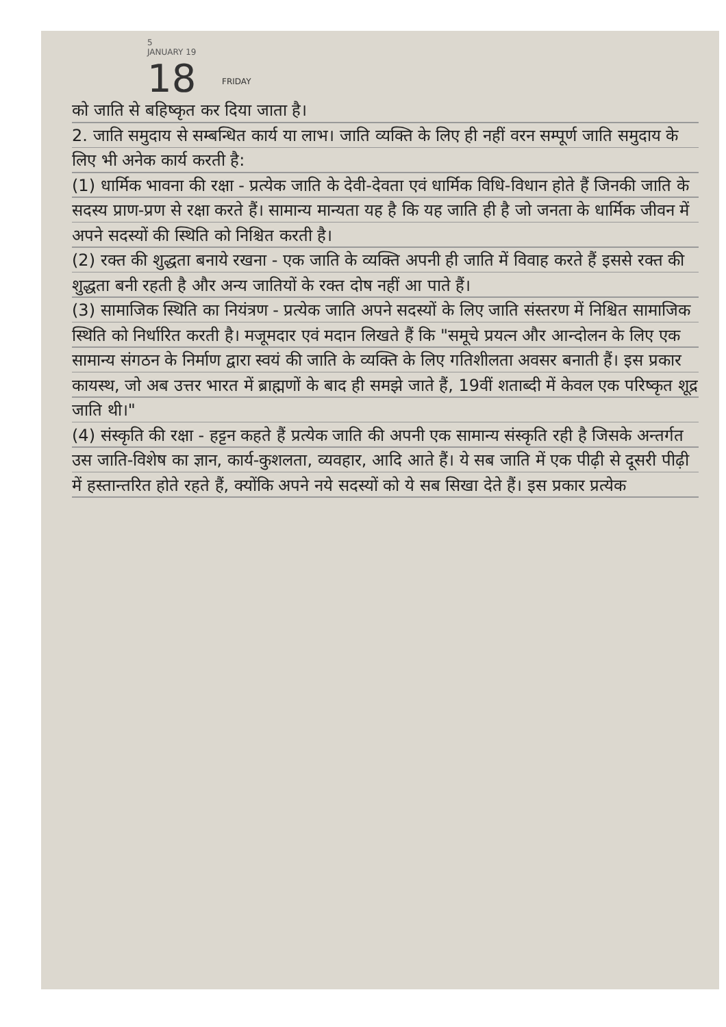5
JANUARY 19
18 FRIDAY
को जाति से बहिष्कृत कर दिया जाता है।
2. जाति समुदाय से सम्बन्धित कार्य या लाभ। जाति व्यक्ति के लिए ही नहीं वरन सम्पूर्ण जाति समुदाय के लिए भी अनेक कार्य करती है:
(1) धार्मिक भावना की रक्षा - प्रत्येक जाति के देवी-देवता एवं धार्मिक विधि-विधान होते हैं जिनकी जाति के सदस्य प्राण-प्रण से रक्षा करते हैं। सामान्य मान्यता यह है कि यह जाति ही है जो जनता के धार्मिक जीवन में अपने सदस्यों की स्थिति को निश्चित करती है।
(2) रक्त की शुद्धता बनाये रखना - एक जाति के व्यक्ति अपनी ही जाति में विवाह करते हैं इससे रक्त की शुद्धता बनी रहती है और अन्य जातियों के रक्त दोष नहीं आ पाते हैं।
(3) सामाजिक स्थिति का नियंत्रण - प्रत्येक जाति अपने सदस्यों के लिए जाति संस्तरण में निश्चित सामाजिक स्थिति को निर्धारित करती है। मजूमदार एवं मदान लिखते हैं कि "समूचे प्रयत्न और आन्दोलन के लिए एक सामान्य संगठन के निर्माण द्वारा स्वयं की जाति के व्यक्ति के लिए गतिशीलता अवसर बनाती हैं। इस प्रकार कायस्थ, जो अब उत्तर भारत में ब्राह्मणों के बाद ही समझे जाते हैं, 19वीं शताब्दी में केवल एक परिष्कृत शूद्र जाति थी।"
(4) संस्कृति की रक्षा - हट्टन कहते हैं प्रत्येक जाति की अपनी एक सामान्य संस्कृति रही है जिसके अन्तर्गत उस जाति-विशेष का ज्ञान, कार्य-कुशलता, व्यवहार, आदि आते हैं। ये सब जाति में एक पीढ़ी से दूसरी पीढ़ी में हस्तान्तरित होते रहते हैं, क्योंकि अपने नये सदस्यों को ये सब सिखा देते हैं। इस प्रकार प्रत्येक